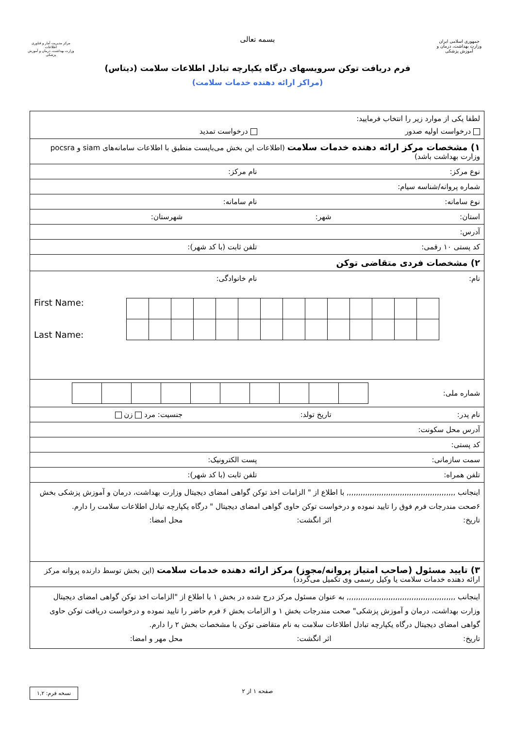جمهوری اسلامی ایران
وزارت بهداشت، درمان و آموزش پزشکی
مرکز مدیریت آمار و فناوری اطلاعات
وزارت بهداشت، درمان و آموزش پزشکی
بسمه تعالی
فرم دریافت توکن سرویسهای درگاه یکپارچه تبادل اطلاعات سلامت (دیتاس)
(مراکز ارائه دهنده خدمات سلامت)
| لطفا یکی از موارد زیر را انتخاب فرمایید: درخواست اولیه صدور درخواست تمدید |
| ۱) مشخصات مرکز ارائه دهنده خدمات سلامت (اطلاعات این بخش می‌بایست منطبق با اطلاعات سامانه‌های siam و pocsra وزارت بهداشت باشد) |
| نوع مرکز: نام مرکز: |
| شماره پروانه/شناسه سیام: |
| نوع سامانه: نام سامانه: |
| استان: شهر: شهرستان: |
| آدرس: |
| کد پستی ۱۰ رقمی: تلفن ثابت (با کد شهر): |
| ۲) مشخصات فردی متقاضی توکن |
| نام: نام خانوادگی: First Name: Last Name: |
| شماره ملی: |
| نام پدر: تاریخ تولد: جنسیت: مرد زن |
| آدرس محل سکونت: |
| کد پستی: |
| سمت سازمانی: پست الکترونیک: |
| تلفن همراه: تلفن ثابت (با کد شهر): |
| اینجانب ,,,,,,,,,,,,,,,,,,,,,,,,,,,,,,,,,,,,,,,,,,,,,,, با اطلاع از " الزامات اخذ توکن گواهی امضای دیجیتال وزارت بهداشت، درمان و آموزش پزشکی بخش ۶صحت مندرجات فرم فوق را تایید نموده و درخواست توکن حاوی گواهی امضای دیجیتال " درگاه یکپارچه تبادل اطلاعات سلامت را دارم. تاریخ: اثر انگشت: محل امضا: |
| ۳) تایید مسئول (صاحب امتیاز پروانه/مجوز) مرکز ارائه دهنده خدمات سلامت (این بخش توسط دارنده پروانه مرکز ارائه دهنده خدمات سلامت یا وکیل رسمی وی تکمیل می‌گردد) |
| اینجانب ,,,,,,,,,,,,,,,,,,,,,,,,,,,,,,,,,,,,,,,,,,,,,,, به عنوان مسئول مرکز درج شده در بخش ۱ با اطلاع از "الزامات اخذ توکن گواهی امضای دیجیتال وزارت بهداشت، درمان و آموزش پزشکی" صحت مندرجات بخش ۱ و الزامات بخش ۶ فرم حاضر را تایید نموده و درخواست دریافت توکن حاوی گواهی امضای دیجیتال درگاه یکپارچه تبادل اطلاعات سلامت به نام متقاضی توکن با مشخصات بخش ۲ را دارم. تاریخ: اثر انگشت: محل مهر و امضا: |
صفحه ۱ از ۲ نسخه فرم: ۱,۲